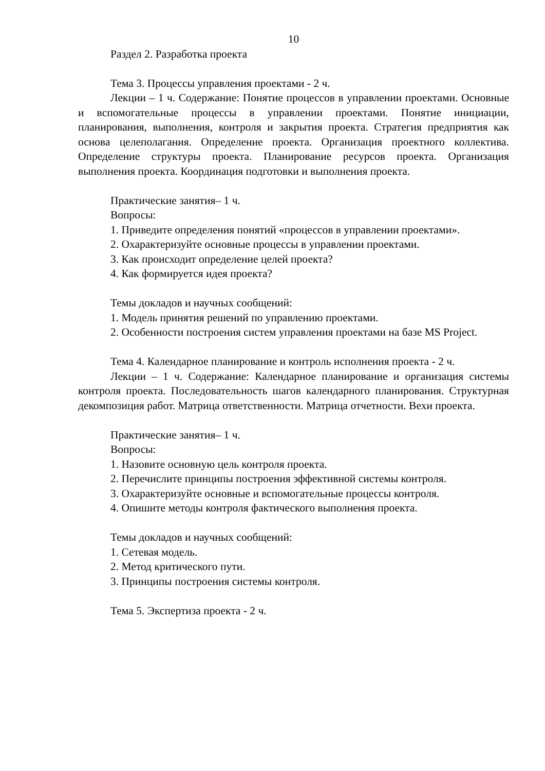10
Раздел 2. Разработка проекта
Тема 3. Процессы управления проектами - 2 ч.
Лекции – 1 ч. Содержание: Понятие процессов в управлении проектами. Основные и вспомогательные процессы в управлении проектами. Понятие инициации, планирования, выполнения, контроля и закрытия проекта. Стратегия предприятия как основа целеполагания. Определение проекта. Организация проектного коллектива. Определение структуры проекта. Планирование ресурсов проекта. Организация выполнения проекта. Координация подготовки и выполнения проекта.
Практические занятия– 1 ч.
Вопросы:
1. Приведите определения понятий «процессов в управлении проектами».
2. Охарактеризуйте основные процессы в управлении проектами.
3. Как происходит определение целей проекта?
4. Как формируется идея проекта?
Темы докладов и научных сообщений:
1. Модель принятия решений по управлению проектами.
2. Особенности построения систем управления проектами на базе MS Project.
Тема 4. Календарное планирование и контроль исполнения проекта - 2 ч.
Лекции – 1 ч. Содержание: Календарное планирование и организация системы контроля проекта. Последовательность шагов календарного планирования. Структурная декомпозиция работ. Матрица ответственности. Матрица отчетности. Вехи проекта.
Практические занятия– 1 ч.
Вопросы:
1. Назовите основную цель контроля проекта.
2. Перечислите принципы построения эффективной системы контроля.
3. Охарактеризуйте основные и вспомогательные процессы контроля.
4. Опишите методы контроля фактического выполнения проекта.
Темы докладов и научных сообщений:
1. Сетевая модель.
2. Метод критического пути.
3. Принципы построения системы контроля.
Тема 5. Экспертиза проекта - 2 ч.